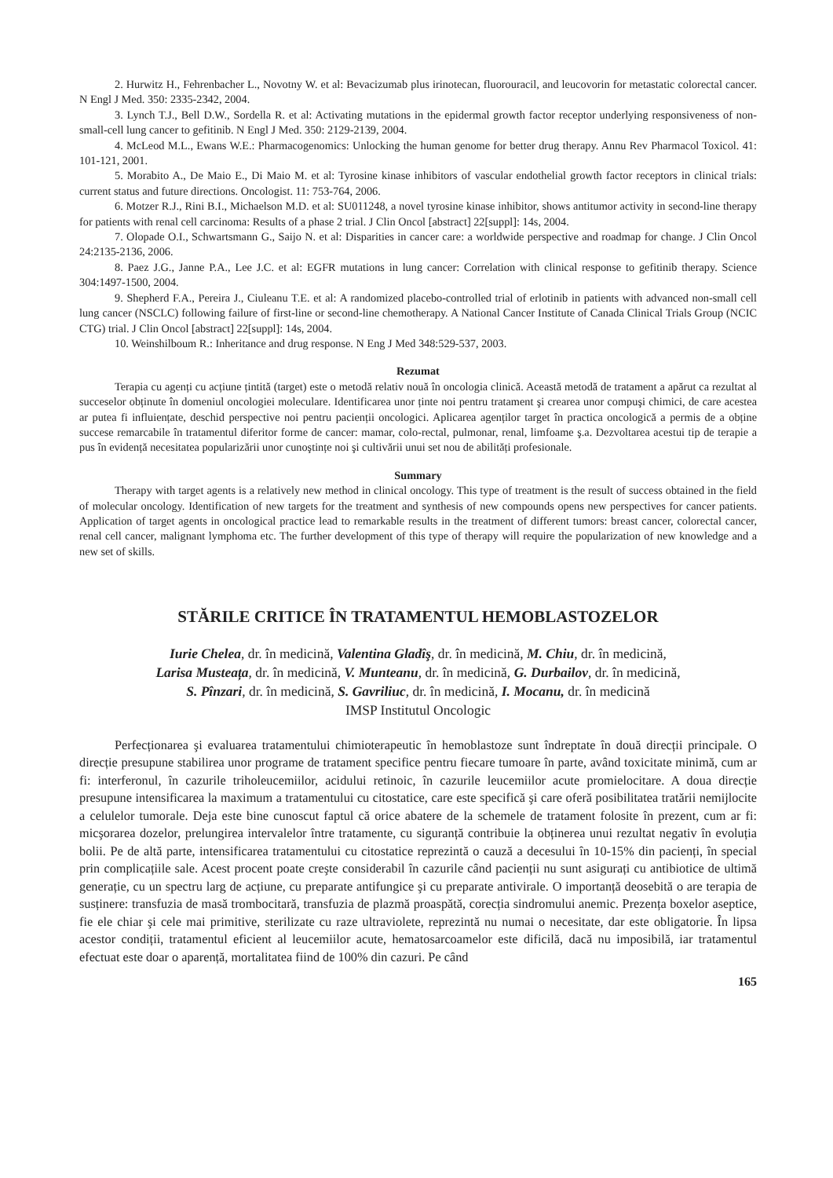2. Hurwitz H., Fehrenbacher L., Novotny W. et al: Bevacizumab plus irinotecan, fluorouracil, and leucovorin for metastatic colorectal cancer. N Engl J Med. 350: 2335-2342, 2004.
3. Lynch T.J., Bell D.W., Sordella R. et al: Activating mutations in the epidermal growth factor receptor underlying responsiveness of non-small-cell lung cancer to gefitinib. N Engl J Med. 350: 2129-2139, 2004.
4. McLeod M.L., Ewans W.E.: Pharmacogenomics: Unlocking the human genome for better drug therapy. Annu Rev Pharmacol Toxicol. 41: 101-121, 2001.
5. Morabito A., De Maio E., Di Maio M. et al: Tyrosine kinase inhibitors of vascular endothelial growth factor receptors in clinical trials: current status and future directions. Oncologist. 11: 753-764, 2006.
6. Motzer R.J., Rini B.I., Michaelson M.D. et al: SU011248, a novel tyrosine kinase inhibitor, shows antitumor activity in second-line therapy for patients with renal cell carcinoma: Results of a phase 2 trial. J Clin Oncol [abstract] 22[suppl]: 14s, 2004.
7. Olopade O.I., Schwartsmann G., Saijo N. et al: Disparities in cancer care: a worldwide perspective and roadmap for change. J Clin Oncol 24:2135-2136, 2006.
8. Paez J.G., Janne P.A., Lee J.C. et al: EGFR mutations in lung cancer: Correlation with clinical response to gefitinib therapy. Science 304:1497-1500, 2004.
9. Shepherd F.A., Pereira J., Ciuleanu T.E. et al: A randomized placebo-controlled trial of erlotinib in patients with advanced non-small cell lung cancer (NSCLC) following failure of first-line or second-line chemotherapy. A National Cancer Institute of Canada Clinical Trials Group (NCIC CTG) trial. J Clin Oncol [abstract] 22[suppl]: 14s, 2004.
10. Weinshilboum R.: Inheritance and drug response. N Eng J Med 348:529-537, 2003.
Rezumat
Terapia cu agenți cu acțiune țintită (target) este o metodă relativ nouă în oncologia clinică. Această metodă de tratament a apărut ca rezultat al succeselor obținute în domeniul oncologiei moleculare. Identificarea unor ținte noi pentru tratament şi crearea unor compuşi chimici, de care acestea ar putea fi influiențate, deschid perspective noi pentru pacienții oncologici. Aplicarea agenților target în practica oncologică a permis de a obține succese remarcabile în tratamentul diferitor forme de cancer: mamar, colo-rectal, pulmonar, renal, limfoame ş.a. Dezvoltarea acestui tip de terapie a pus în evidență necesitatea popularizării unor cunoştințe noi şi cultivării unui set nou de abilități profesionale.
Summary
Therapy with target agents is a relatively new method in clinical oncology. This type of treatment is the result of success obtained in the field of molecular oncology. Identification of new targets for the treatment and synthesis of new compounds opens new perspectives for cancer patients. Application of target agents in oncological practice lead to remarkable results in the treatment of different tumors: breast cancer, colorectal cancer, renal cell cancer, malignant lymphoma etc. The further development of this type of therapy will require the popularization of new knowledge and a new set of skills.
STĂRILE CRITICE ÎN TRATAMENTUL HEMOBLASTOZELOR
Iurie Chelea, dr. în medicină, Valentina Gladîş, dr. în medicină, M. Chiu, dr. în medicină,
Larisa Musteața, dr. în medicină, V. Munteanu, dr. în medicină, G. Durbailov, dr. în medicină,
S. Pînzari, dr. în medicină, S. Gavriliuc, dr. în medicină, I. Mocanu, dr. în medicină
IMSP Institutul Oncologic
Perfecționarea şi evaluarea tratamentului chimioterapeutic în hemoblastoze sunt îndreptate în două direcții principale. O direcție presupune stabilirea unor programe de tratament specifice pentru fiecare tumoare în parte, având toxicitate minimă, cum ar fi: interferonul, în cazurile triholeucemiilor, acidului retinoic, în cazurile leucemiilor acute promielocitare. A doua direcție presupune intensificarea la maximum a tratamentului cu citostatice, care este specifică şi care oferă posibilitatea tratării nemijlocite a celulelor tumorale. Deja este bine cunoscut faptul că orice abatere de la schemele de tratament folosite în prezent, cum ar fi: micşorarea dozelor, prelungirea intervalelor între tratamente, cu siguranță contribuie la obținerea unui rezultat negativ în evoluția bolii. Pe de altă parte, intensificarea tratamentului cu citostatice reprezintă o cauză a decesului în 10-15% din pacienți, în special prin complicațiile sale. Acest procent poate creşte considerabil în cazurile când pacienții nu sunt asigurați cu antibiotice de ultimă generație, cu un spectru larg de acțiune, cu preparate antifungice şi cu preparate antivirale. O importanță deosebită o are terapia de susținere: transfuzia de masă trombocitară, transfuzia de plazmă proaspătă, corecția sindromului anemic. Prezența boxelor aseptice, fie ele chiar şi cele mai primitive, sterilizate cu raze ultraviolete, reprezintă nu numai o necesitate, dar este obligatorie. În lipsa acestor condiții, tratamentul eficient al leucemiilor acute, hematosarcoamelor este dificilă, dacă nu imposibilă, iar tratamentul efectuat este doar o aparență, mortalitatea fiind de 100% din cazuri. Pe când
165